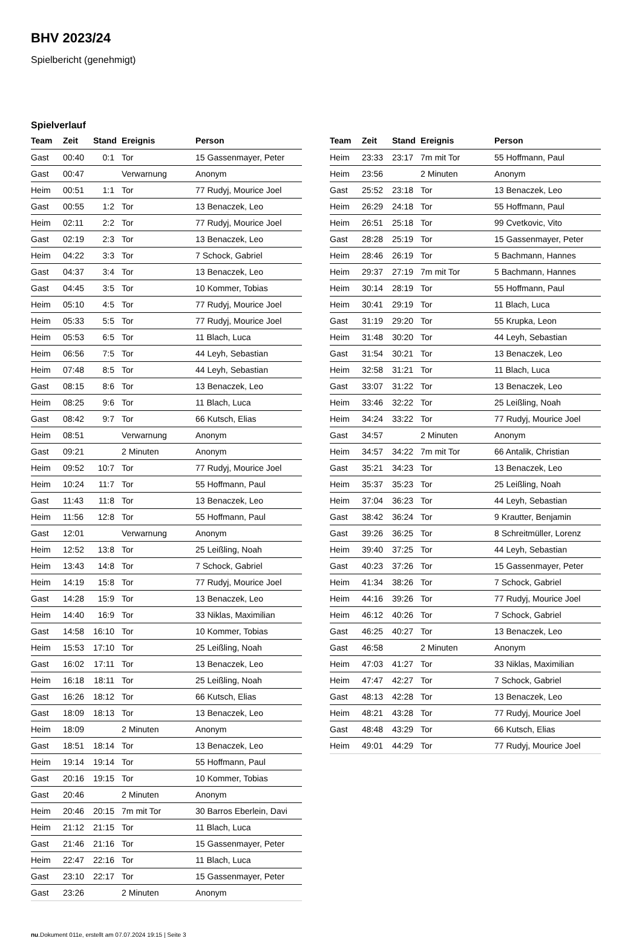BHV 2023/24
Spielbericht (genehmigt)
Spielverlauf
| Team | Zeit | Stand | Ereignis | Person |
| --- | --- | --- | --- | --- |
| Gast | 00:40 | 0:1 | Tor | 15 Gassenmayer, Peter |
| Gast | 00:47 | | Verwarnung | Anonym |
| Heim | 00:51 | 1:1 | Tor | 77 Rudyj, Mourice Joel |
| Gast | 00:55 | 1:2 | Tor | 13 Benaczek, Leo |
| Heim | 02:11 | 2:2 | Tor | 77 Rudyj, Mourice Joel |
| Gast | 02:19 | 2:3 | Tor | 13 Benaczek, Leo |
| Heim | 04:22 | 3:3 | Tor | 7 Schock, Gabriel |
| Gast | 04:37 | 3:4 | Tor | 13 Benaczek, Leo |
| Gast | 04:45 | 3:5 | Tor | 10 Kommer, Tobias |
| Heim | 05:10 | 4:5 | Tor | 77 Rudyj, Mourice Joel |
| Heim | 05:33 | 5:5 | Tor | 77 Rudyj, Mourice Joel |
| Heim | 05:53 | 6:5 | Tor | 11 Blach, Luca |
| Heim | 06:56 | 7:5 | Tor | 44 Leyh, Sebastian |
| Heim | 07:48 | 8:5 | Tor | 44 Leyh, Sebastian |
| Gast | 08:15 | 8:6 | Tor | 13 Benaczek, Leo |
| Heim | 08:25 | 9:6 | Tor | 11 Blach, Luca |
| Gast | 08:42 | 9:7 | Tor | 66 Kutsch, Elias |
| Heim | 08:51 | | Verwarnung | Anonym |
| Gast | 09:21 | | 2 Minuten | Anonym |
| Heim | 09:52 | 10:7 | Tor | 77 Rudyj, Mourice Joel |
| Heim | 10:24 | 11:7 | Tor | 55 Hoffmann, Paul |
| Gast | 11:43 | 11:8 | Tor | 13 Benaczek, Leo |
| Heim | 11:56 | 12:8 | Tor | 55 Hoffmann, Paul |
| Gast | 12:01 | | Verwarnung | Anonym |
| Heim | 12:52 | 13:8 | Tor | 25 Leißling, Noah |
| Heim | 13:43 | 14:8 | Tor | 7 Schock, Gabriel |
| Heim | 14:19 | 15:8 | Tor | 77 Rudyj, Mourice Joel |
| Gast | 14:28 | 15:9 | Tor | 13 Benaczek, Leo |
| Heim | 14:40 | 16:9 | Tor | 33 Niklas, Maximilian |
| Gast | 14:58 | 16:10 | Tor | 10 Kommer, Tobias |
| Heim | 15:53 | 17:10 | Tor | 25 Leißling, Noah |
| Gast | 16:02 | 17:11 | Tor | 13 Benaczek, Leo |
| Heim | 16:18 | 18:11 | Tor | 25 Leißling, Noah |
| Gast | 16:26 | 18:12 | Tor | 66 Kutsch, Elias |
| Gast | 18:09 | 18:13 | Tor | 13 Benaczek, Leo |
| Heim | 18:09 | | 2 Minuten | Anonym |
| Gast | 18:51 | 18:14 | Tor | 13 Benaczek, Leo |
| Heim | 19:14 | 19:14 | Tor | 55 Hoffmann, Paul |
| Gast | 20:16 | 19:15 | Tor | 10 Kommer, Tobias |
| Gast | 20:46 | | 2 Minuten | Anonym |
| Heim | 20:46 | 20:15 | 7m mit Tor | 30 Barros Eberlein, Davi |
| Heim | 21:12 | 21:15 | Tor | 11 Blach, Luca |
| Gast | 21:46 | 21:16 | Tor | 15 Gassenmayer, Peter |
| Heim | 22:47 | 22:16 | Tor | 11 Blach, Luca |
| Gast | 23:10 | 22:17 | Tor | 15 Gassenmayer, Peter |
| Gast | 23:26 | | 2 Minuten | Anonym |
| Team | Zeit | Stand | Ereignis | Person |
| --- | --- | --- | --- | --- |
| Heim | 23:33 | 23:17 | 7m mit Tor | 55 Hoffmann, Paul |
| Heim | 23:56 | | 2 Minuten | Anonym |
| Gast | 25:52 | 23:18 | Tor | 13 Benaczek, Leo |
| Heim | 26:29 | 24:18 | Tor | 55 Hoffmann, Paul |
| Heim | 26:51 | 25:18 | Tor | 99 Cvetkovic, Vito |
| Gast | 28:28 | 25:19 | Tor | 15 Gassenmayer, Peter |
| Heim | 28:46 | 26:19 | Tor | 5 Bachmann, Hannes |
| Heim | 29:37 | 27:19 | 7m mit Tor | 5 Bachmann, Hannes |
| Heim | 30:14 | 28:19 | Tor | 55 Hoffmann, Paul |
| Heim | 30:41 | 29:19 | Tor | 11 Blach, Luca |
| Gast | 31:19 | 29:20 | Tor | 55 Krupka, Leon |
| Heim | 31:48 | 30:20 | Tor | 44 Leyh, Sebastian |
| Gast | 31:54 | 30:21 | Tor | 13 Benaczek, Leo |
| Heim | 32:58 | 31:21 | Tor | 11 Blach, Luca |
| Gast | 33:07 | 31:22 | Tor | 13 Benaczek, Leo |
| Heim | 33:46 | 32:22 | Tor | 25 Leißling, Noah |
| Heim | 34:24 | 33:22 | Tor | 77 Rudyj, Mourice Joel |
| Gast | 34:57 | | 2 Minuten | Anonym |
| Heim | 34:57 | 34:22 | 7m mit Tor | 66 Antalik, Christian |
| Gast | 35:21 | 34:23 | Tor | 13 Benaczek, Leo |
| Heim | 35:37 | 35:23 | Tor | 25 Leißling, Noah |
| Heim | 37:04 | 36:23 | Tor | 44 Leyh, Sebastian |
| Gast | 38:42 | 36:24 | Tor | 9 Krautter, Benjamin |
| Gast | 39:26 | 36:25 | Tor | 8 Schreitmüller, Lorenz |
| Heim | 39:40 | 37:25 | Tor | 44 Leyh, Sebastian |
| Gast | 40:23 | 37:26 | Tor | 15 Gassenmayer, Peter |
| Heim | 41:34 | 38:26 | Tor | 7 Schock, Gabriel |
| Heim | 44:16 | 39:26 | Tor | 77 Rudyj, Mourice Joel |
| Heim | 46:12 | 40:26 | Tor | 7 Schock, Gabriel |
| Gast | 46:25 | 40:27 | Tor | 13 Benaczek, Leo |
| Gast | 46:58 | | 2 Minuten | Anonym |
| Heim | 47:03 | 41:27 | Tor | 33 Niklas, Maximilian |
| Heim | 47:47 | 42:27 | Tor | 7 Schock, Gabriel |
| Gast | 48:13 | 42:28 | Tor | 13 Benaczek, Leo |
| Heim | 48:21 | 43:28 | Tor | 77 Rudyj, Mourice Joel |
| Gast | 48:48 | 43:29 | Tor | 66 Kutsch, Elias |
| Heim | 49:01 | 44:29 | Tor | 77 Rudyj, Mourice Joel |
nu.Dokument 011e, erstellt am 07.07.2024 19:15 | Seite 3